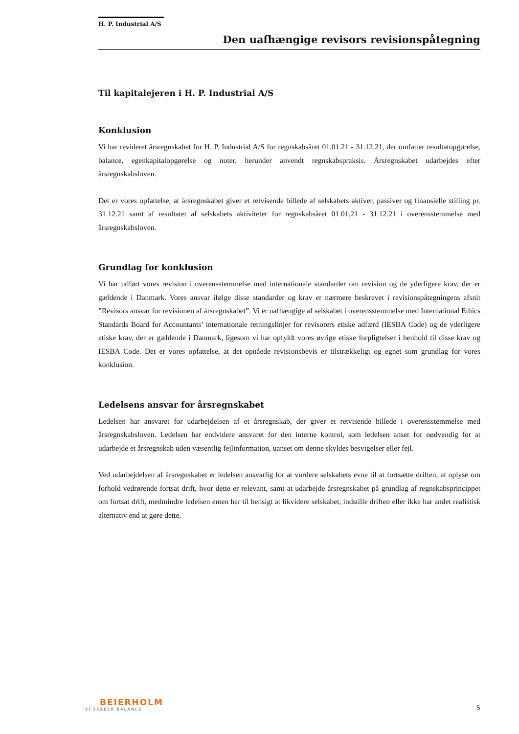H. P. Industrial A/S
Den uafhængige revisors revisionspåtegning
Til kapitalejeren i H. P. Industrial A/S
Konklusion
Vi har revideret årsregnskabet for H. P. Industrial A/S for regnskabsåret 01.01.21 - 31.12.21, der omfatter resultatopgørelse, balance, egenkapitalopgørelse og noter, herunder anvendt regnskabspraksis. Årsregnskabet udarbejdes efter årsregnskabsloven.
Det er vores opfattelse, at årsregnskabet giver et retvisende billede af selskabets aktiver, passiver og finansielle stilling pr. 31.12.21 samt af resultatet af selskabets aktiviteter for regnskabsåret 01.01.21 - 31.12.21 i overensstemmelse med årsregnskabsloven.
Grundlag for konklusion
Vi har udført vores revision i overensstemmelse med internationale standarder om revision og de yderligere krav, der er gældende i Danmark. Vores ansvar ifølge disse standarder og krav er nærmere beskrevet i revisionspåtegningens afsnit ”Revisors ansvar for revisionen af årsregnskabet”. Vi er uafhængige af selskabet i overensstemmelse med International Ethics Standards Board for Accountants’ internationale retningslinjer for revisorers etiske adfærd (IESBA Code) og de yderligere etiske krav, der er gældende i Danmark, ligesom vi har opfyldt vores øvrige etiske forpligtelser i henhold til disse krav og IESBA Code. Det er vores opfattelse, at det opnåede revisionsbevis er tilstrækkeligt og egnet som grundlag for vores konklusion.
Ledelsens ansvar for årsregnskabet
Ledelsen har ansvaret for udarbejdelsen af et årsregnskab, der giver et retvisende billede i overensstemmelse med årsregnskabsloven. Ledelsen har endvidere ansvaret for den interne kontrol, som ledelsen anser for nødvendig for at udarbejde et årsregnskab uden væsentlig fejlinformation, uanset om denne skyldes besvigelser eller fejl.
Ved udarbejdelsen af årsregnskabet er ledelsen ansvarlig for at vurdere selskabets evne til at fortsætte driften, at oplyse om forhold vedrørende fortsat drift, hvor dette er relevant, samt at udarbejde årsregnskabet på grundlag af regnskabsprincippet om fortsat drift, medmindre ledelsen enten har til hensigt at likvidere selskabet, indstille driften eller ikke har andet realistisk alternativ end at gøre dette.
BEIERHOLM
VI SKABER BALANCE
5